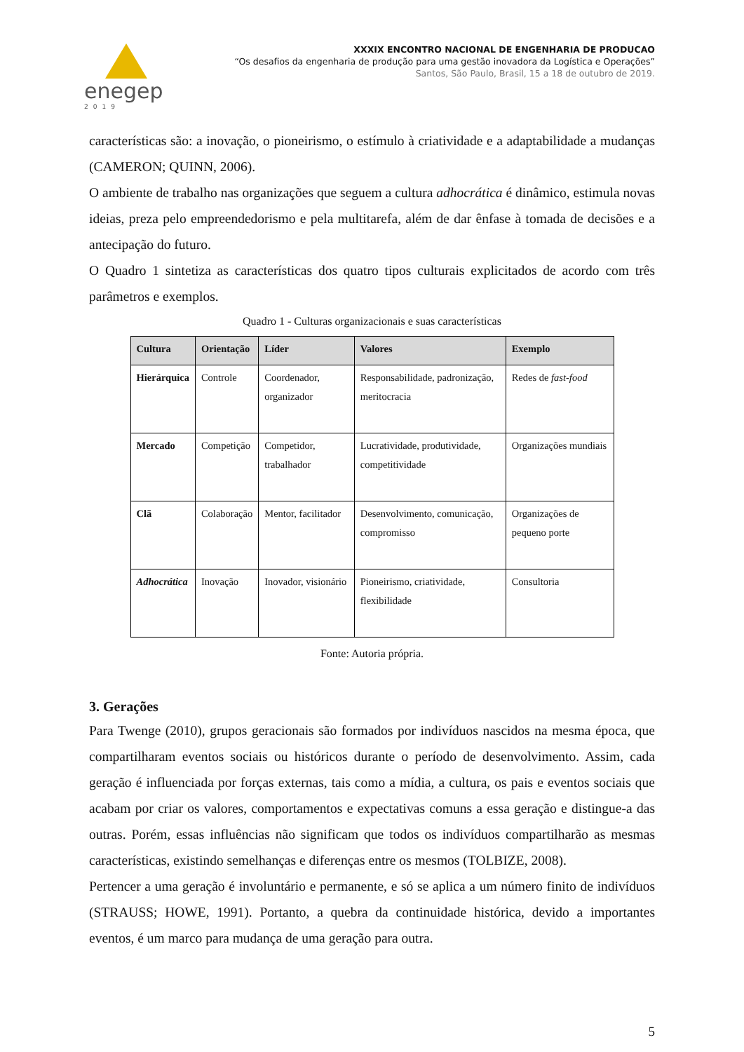enegep
2019
XXXIX ENCONTRO NACIONAL DE ENGENHARIA DE PRODUCAO
“Os desafios da engenharia de produção para uma gestão inovadora da Logística e Operações”
Santos, São Paulo, Brasil, 15 a 18 de outubro de 2019.
características são: a inovação, o pioneirismo, o estímulo à criatividade e a adaptabilidade a mudanças (CAMERON; QUINN, 2006).
O ambiente de trabalho nas organizações que seguem a cultura adhocrática é dinâmico, estimula novas ideias, preza pelo empreendedorismo e pela multitarefa, além de dar ênfase à tomada de decisões e a antecipação do futuro.
O Quadro 1 sintetiza as características dos quatro tipos culturais explicitados de acordo com três parâmetros e exemplos.
Quadro 1 - Culturas organizacionais e suas características
| Cultura | Orientação | Líder | Valores | Exemplo |
| --- | --- | --- | --- | --- |
| Hierárquica | Controle | Coordenador, organizador | Responsabilidade, padronização, meritocracia | Redes de fast-food |
| Mercado | Competição | Competidor, trabalhador | Lucratividade, produtividade, competitividade | Organizações mundiais |
| Clã | Colaboração | Mentor, facilitador | Desenvolvimento, comunicação, compromisso | Organizações de pequeno porte |
| Adhocrática | Inovação | Inovador, visionário | Pioneirismo, criatividade, flexibilidade | Consultoria |
Fonte: Autoria própria.
3. Gerações
Para Twenge (2010), grupos geracionais são formados por indivíduos nascidos na mesma época, que compartilharam eventos sociais ou históricos durante o período de desenvolvimento. Assim, cada geração é influenciada por forças externas, tais como a mídia, a cultura, os pais e eventos sociais que acabam por criar os valores, comportamentos e expectativas comuns a essa geração e distingue-a das outras. Porém, essas influências não significam que todos os indivíduos compartilharão as mesmas características, existindo semelhanças e diferenças entre os mesmos (TOLBIZE, 2008).
Pertencer a uma geração é involuntário e permanente, e só se aplica a um número finito de indivíduos (STRAUSS; HOWE, 1991). Portanto, a quebra da continuidade histórica, devido a importantes eventos, é um marco para mudança de uma geração para outra.
5